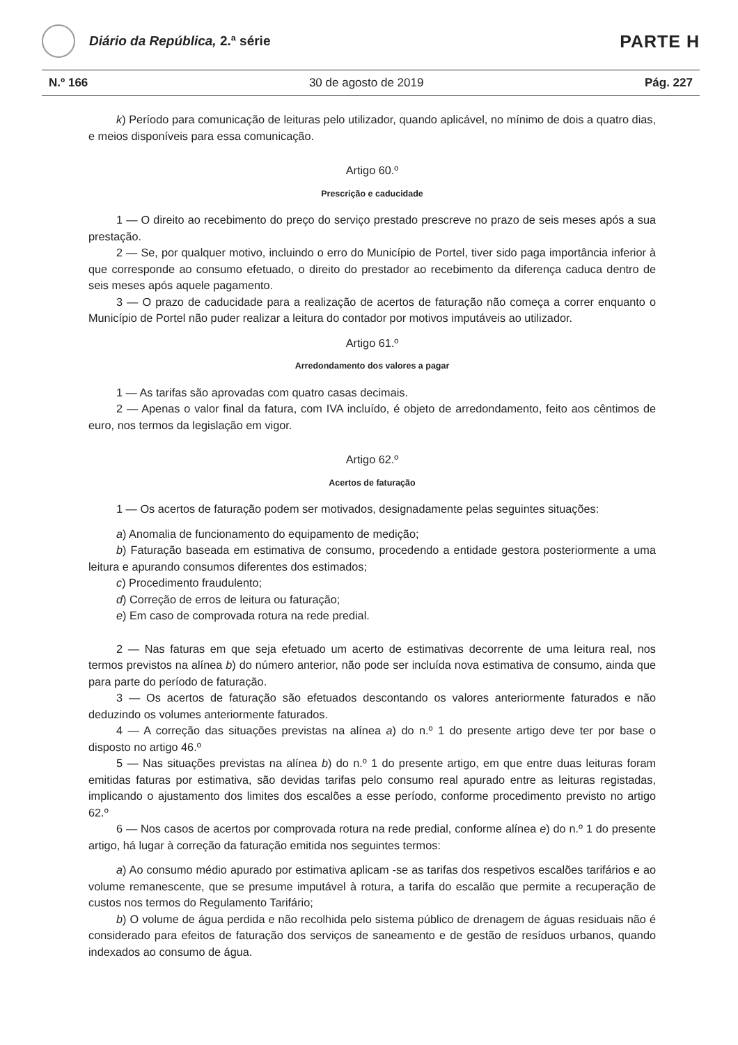Diário da República, 2.ª série
PARTE H
N.º 166 30 de agosto de 2019 Pág. 227
k) Período para comunicação de leituras pelo utilizador, quando aplicável, no mínimo de dois a quatro dias, e meios disponíveis para essa comunicação.
Artigo 60.º
Prescrição e caducidade
1 — O direito ao recebimento do preço do serviço prestado prescreve no prazo de seis meses após a sua prestação.
2 — Se, por qualquer motivo, incluindo o erro do Município de Portel, tiver sido paga importância inferior à que corresponde ao consumo efetuado, o direito do prestador ao recebimento da diferença caduca dentro de seis meses após aquele pagamento.
3 — O prazo de caducidade para a realização de acertos de faturação não começa a correr enquanto o Município de Portel não puder realizar a leitura do contador por motivos imputáveis ao utilizador.
Artigo 61.º
Arredondamento dos valores a pagar
1 — As tarifas são aprovadas com quatro casas decimais.
2 — Apenas o valor final da fatura, com IVA incluído, é objeto de arredondamento, feito aos cêntimos de euro, nos termos da legislação em vigor.
Artigo 62.º
Acertos de faturação
1 — Os acertos de faturação podem ser motivados, designadamente pelas seguintes situações:
a) Anomalia de funcionamento do equipamento de medição;
b) Faturação baseada em estimativa de consumo, procedendo a entidade gestora posteriormente a uma leitura e apurando consumos diferentes dos estimados;
c) Procedimento fraudulento;
d) Correção de erros de leitura ou faturação;
e) Em caso de comprovada rotura na rede predial.
2 — Nas faturas em que seja efetuado um acerto de estimativas decorrente de uma leitura real, nos termos previstos na alínea b) do número anterior, não pode ser incluída nova estimativa de consumo, ainda que para parte do período de faturação.
3 — Os acertos de faturação são efetuados descontando os valores anteriormente faturados e não deduzindo os volumes anteriormente faturados.
4 — A correção das situações previstas na alínea a) do n.º 1 do presente artigo deve ter por base o disposto no artigo 46.º
5 — Nas situações previstas na alínea b) do n.º 1 do presente artigo, em que entre duas leituras foram emitidas faturas por estimativa, são devidas tarifas pelo consumo real apurado entre as leituras registadas, implicando o ajustamento dos limites dos escalões a esse período, conforme procedimento previsto no artigo 62.º
6 — Nos casos de acertos por comprovada rotura na rede predial, conforme alínea e) do n.º 1 do presente artigo, há lugar à correção da faturação emitida nos seguintes termos:
a) Ao consumo médio apurado por estimativa aplicam -se as tarifas dos respetivos escalões tarifários e ao volume remanescente, que se presume imputável à rotura, a tarifa do escalão que permite a recuperação de custos nos termos do Regulamento Tarifário;
b) O volume de água perdida e não recolhida pelo sistema público de drenagem de águas residuais não é considerado para efeitos de faturação dos serviços de saneamento e de gestão de resíduos urbanos, quando indexados ao consumo de água.